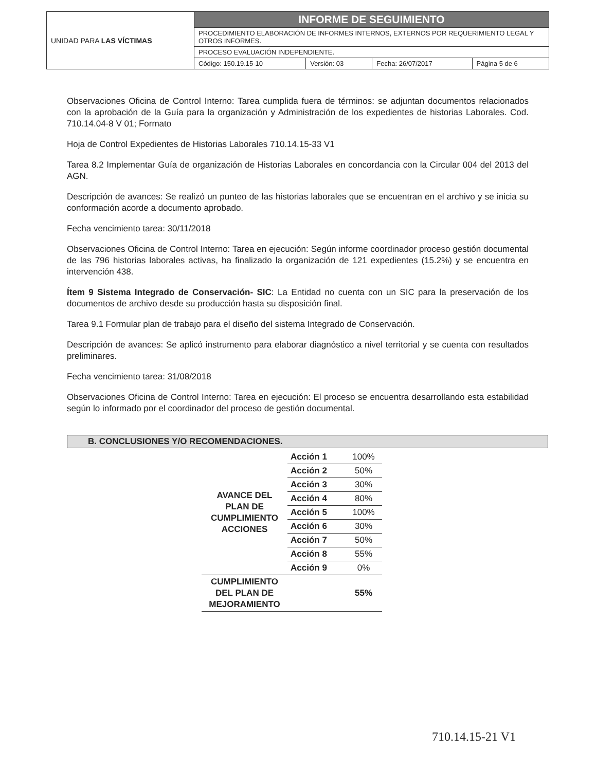| UNIDAD PARA LAS VÍCTIMAS | INFORME DE SEGUIMIENTO | | | |
| | PROCEDIMIENTO ELABORACIÓN DE INFORMES INTERNOS, EXTERNOS POR REQUERIMIENTO LEGAL Y OTROS INFORMES. | | | |
| | PROCESO EVALUACIÓN INDEPENDIENTE. | | | |
| | Código: 150.19.15-10 | Versión: 03 | Fecha: 26/07/2017 | Página 5 de 6 |
Observaciones Oficina de Control Interno: Tarea cumplida fuera de términos: se adjuntan documentos relacionados con la aprobación de la Guía para la organización y Administración de los expedientes de historias Laborales. Cod. 710.14.04-8 V 01; Formato
Hoja de Control Expedientes de Historias Laborales 710.14.15-33 V1
Tarea 8.2 Implementar Guía de organización de Historias Laborales en concordancia con la Circular 004 del 2013 del AGN.
Descripción de avances: Se realizó un punteo de las historias laborales que se encuentran en el archivo y se inicia su conformación acorde a documento aprobado.
Fecha vencimiento tarea: 30/11/2018
Observaciones Oficina de Control Interno: Tarea en ejecución: Según informe coordinador proceso gestión documental de las 796 historias laborales activas, ha finalizado la organización de 121 expedientes (15.2%) y se encuentra en intervención 438.
Ítem 9 Sistema Integrado de Conservación- SIC: La Entidad no cuenta con un SIC para la preservación de los documentos de archivo desde su producción hasta su disposición final.
Tarea 9.1 Formular plan de trabajo para el diseño del sistema Integrado de Conservación.
Descripción de avances: Se aplicó instrumento para elaborar diagnóstico a nivel territorial y se cuenta con resultados preliminares.
Fecha vencimiento tarea: 31/08/2018
Observaciones Oficina de Control Interno: Tarea en ejecución: El proceso se encuentra desarrollando esta estabilidad según lo informado por el coordinador del proceso de gestión documental.
B. CONCLUSIONES Y/O RECOMENDACIONES.
| AVANCE DEL PLAN DE CUMPLIMIENTO ACCIONES | Acción 1 | 100% |
| | Acción 2 | 50% |
| | Acción 3 | 30% |
| | Acción 4 | 80% |
| | Acción 5 | 100% |
| | Acción 6 | 30% |
| | Acción 7 | 50% |
| | Acción 8 | 55% |
| | Acción 9 | 0% |
| CUMPLIMIENTO DEL PLAN DE MEJORAMIENTO | | 55% |
710.14.15-21 V1